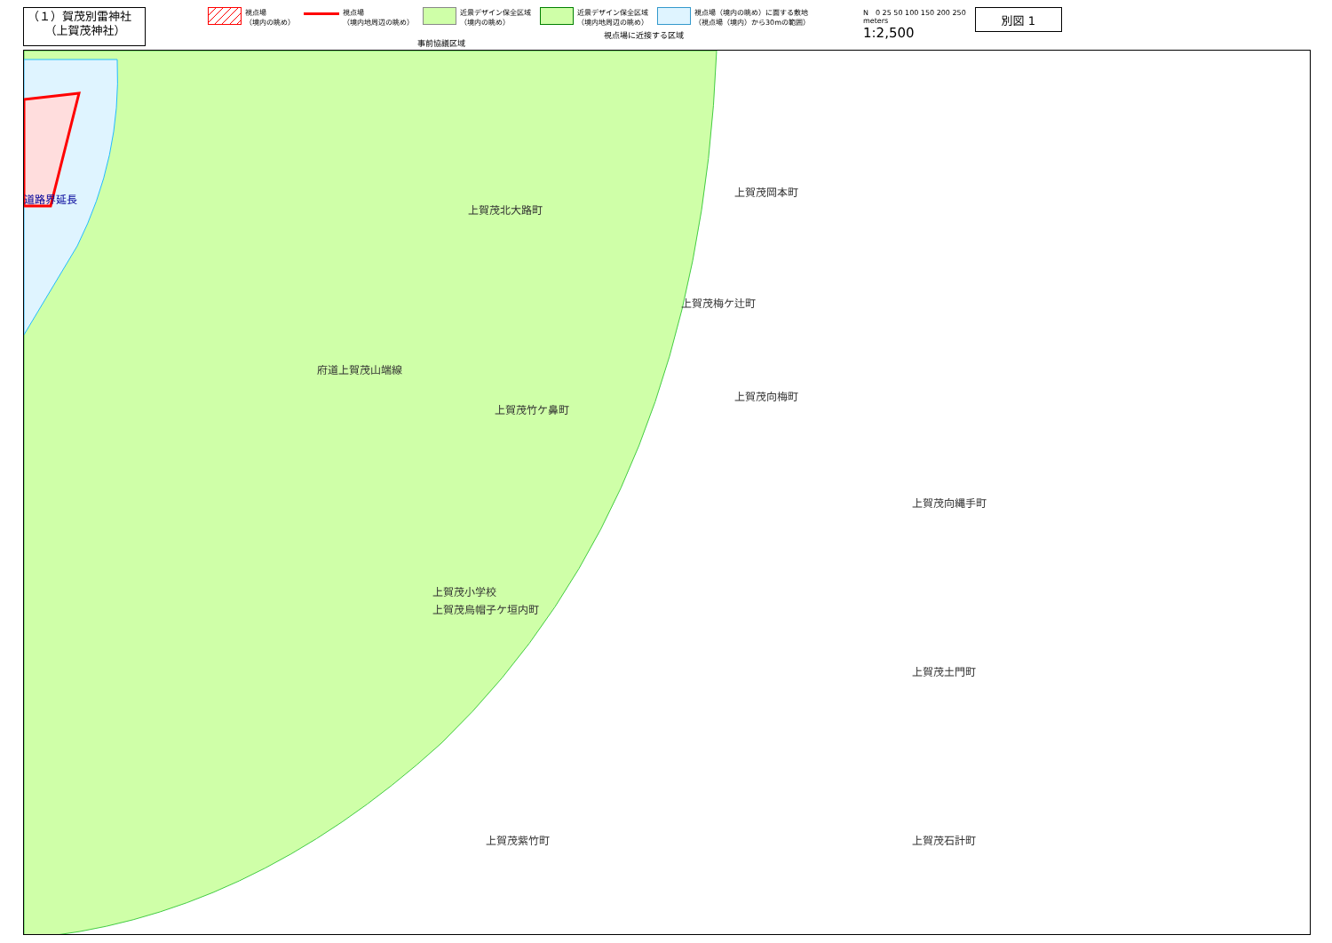（１）賀茂別雷神社
　　（上賀茂神社）
視点場
（境内の眺め）
視点場
（境内地周辺の眺め）
近景デザイン保全区域
（境内の眺め）
近景デザイン保全区域
（境内地周辺の眺め）
視点場（境内の眺め）に面する敷地
（視点場（境内）から30mの範囲）
N　0 25 50 100 150 200 250
meters
1:2,500
別図 1
事前協議区域
視点場に近接する区域
道路界延長
上賀茂北大路町
上賀茂岡本町
上賀茂梅ケ辻町
上賀茂竹ケ鼻町
上賀茂向梅町
上賀茂向縄手町
上賀茂小学校
上賀茂烏帽子ケ垣内町
上賀茂土門町
上賀茂紫竹町 上賀茂石計町
府道上賀茂山端線